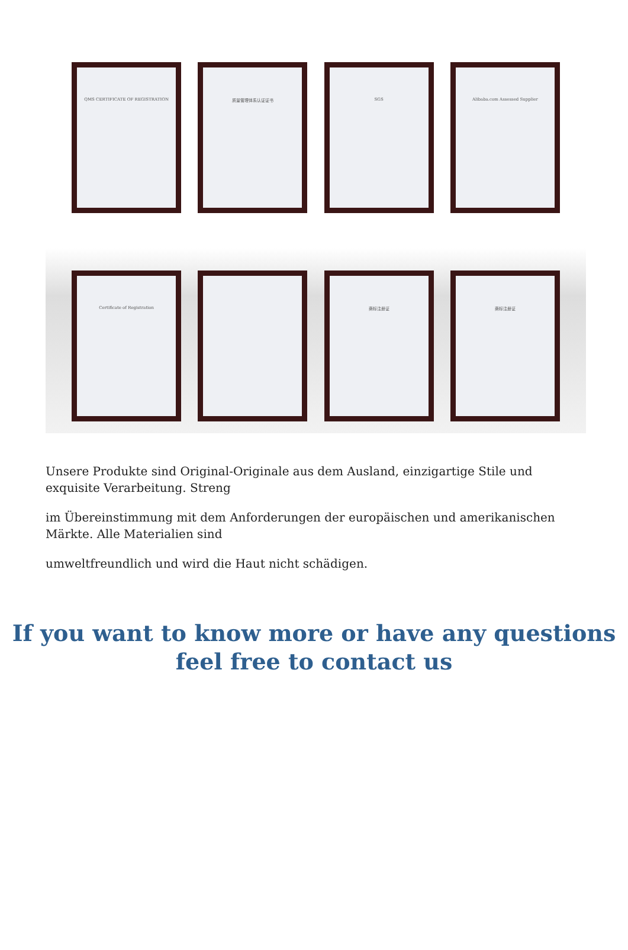QMS CERTIFICATE OF REGISTRATION
质量管理体系认证证书 SGS Alibaba.com Assessed Supplier
Certificate of Registration
商标注册证 商标注册证
Unsere Produkte sind Original-Originale aus dem Ausland, einzigartige Stile und exquisite Verarbeitung. Streng
im Übereinstimmung mit dem Anforderungen der europäischen und amerikanischen Märkte. Alle Materialien sind
umweltfreundlich und wird die Haut nicht schädigen.
If you want to know more or have any questions
feel free to contact us